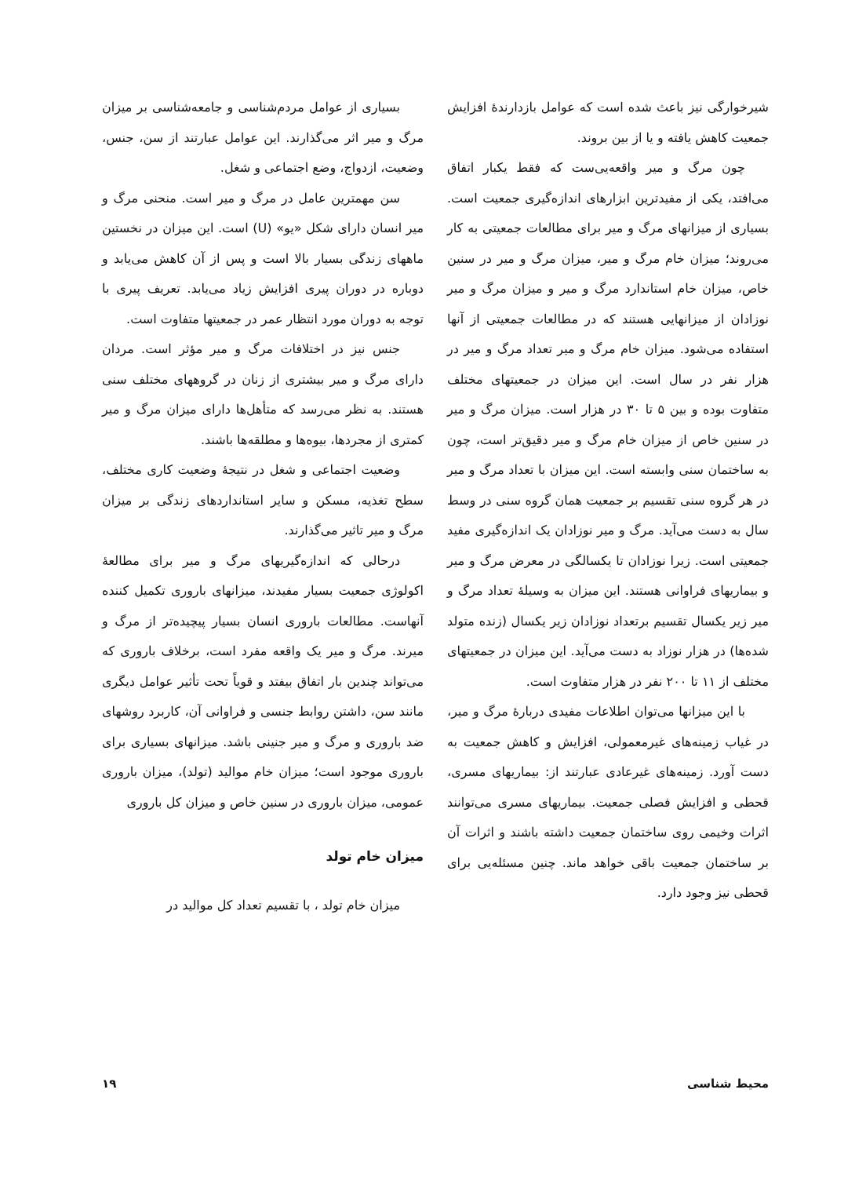شیرخوارگی نیز باعث شده است که عوامل بازدارندهٔ افزایش جمعیت کاهش یافته و یا از بین بروند.
چون مرگ و میر واقعه‌یی‌ست که فقط یکبار اتفاق می‌افتد، یکی از مفیدترین ابزارهای اندازه‌گیری جمعیت است. بسیاری از میزانهای مرگ و میر برای مطالعات جمعیتی به کار می‌روند؛ میزان خام مرگ و میر، میزان مرگ و میر در سنین خاص، میزان خام استاندارد مرگ و میر و میزان مرگ و میر نوزادان از میزانهایی هستند که در مطالعات جمعیتی از آنها استفاده می‌شود. میزان خام مرگ و میر تعداد مرگ و میر در هزار نفر در سال است. این میزان در جمعیتهای مختلف متفاوت بوده و بین ۵ تا ۳۰ در هزار است. میزان مرگ و میر در سنین خاص از میزان خام مرگ و میر دقیق‌تر است، چون به ساختمان سنی وابسته است. این میزان با تعداد مرگ و میر در هر گروه سنی تقسیم بر جمعیت همان گروه سنی در وسط سال به دست می‌آید. مرگ و میر نوزادان یک اندازه‌گیری مفید جمعیتی است. زیرا نوزادان تا یکسالگی در معرض مرگ و میر و بیماریهای فراوانی هستند. این میزان به وسیلهٔ تعداد مرگ و میر زیر یکسال تقسیم برتعداد نوزادان زیر یکسال (زنده متولد شده‌ها) در هزار نوزاد به دست می‌آید. این میزان در جمعیتهای مختلف از ۱۱ تا ۲۰۰ نفر در هزار متفاوت است.
با این میزانها می‌توان اطلاعات مفیدی دربارهٔ مرگ و میر، در غیاب زمینه‌های غیرمعمولی، افزایش و کاهش جمعیت به دست آورد. زمینه‌های غیرعادی عبارتند از: بیماریهای مسری، قحطی و افزایش فصلی جمعیت. بیماریهای مسری می‌توانند اثرات وخیمی روی ساختمان جمعیت داشته باشند و اثرات آن بر ساختمان جمعیت باقی خواهد ماند. چنین مسئله‌یی برای قحطی نیز وجود دارد.
بسیاری از عوامل مردم‌شناسی و جامعه‌شناسی بر میزان مرگ و میر اثر می‌گذارند. این عوامل عبارتند از سن، جنس، وضعیت، ازدواج، وضع اجتماعی و شغل.
سن مهمترین عامل در مرگ و میر است. منحنی مرگ و میر انسان دارای شکل «یو» (U) است. این میزان در نخستین ماههای زندگی بسیار بالا است و پس از آن کاهش می‌یابد و دوباره در دوران پیری افزایش زیاد می‌یابد. تعریف پیری با توجه به دوران مورد انتظار عمر در جمعیتها متفاوت است.
جنس نیز در اختلافات مرگ و میر مؤثر است. مردان دارای مرگ و میر بیشتری از زنان در گروههای مختلف سنی هستند. به نظر می‌رسد که متأهل‌ها دارای میزان مرگ و میر کمتری از مجردها، بیوه‌ها و مطلقه‌ها باشند.
وضعیت اجتماعی و شغل در نتیجهٔ وضعیت کاری مختلف، سطح تغذیه، مسکن و سایر استانداردهای زندگی بر میزان مرگ و میر تاثیر می‌گذارند.
درحالی که اندازه‌گیریهای مرگ و میر برای مطالعهٔ اکولوژی جمعیت بسیار مفیدند، میزانهای باروری تکمیل کننده آنهاست. مطالعات باروری انسان بسیار پیچیده‌تر از مرگ و میرند. مرگ و میر یک واقعه مفرد است، برخلاف باروری که می‌تواند چندین بار اتفاق بیفتد و قویاً تحت تأثیر عوامل دیگری مانند سن، داشتن روابط جنسی و فراوانی آن، کاربرد روشهای ضد باروری و مرگ و میر جنینی باشد. میزانهای بسیاری برای باروری موجود است؛ میزان خام موالید (تولد)، میزان باروری عمومی، میزان باروری در سنین خاص و میزان کل باروری
میزان خام تولد
میزان خام تولد ، با تقسیم تعداد کل موالید در
محیط شناسی ۱۹